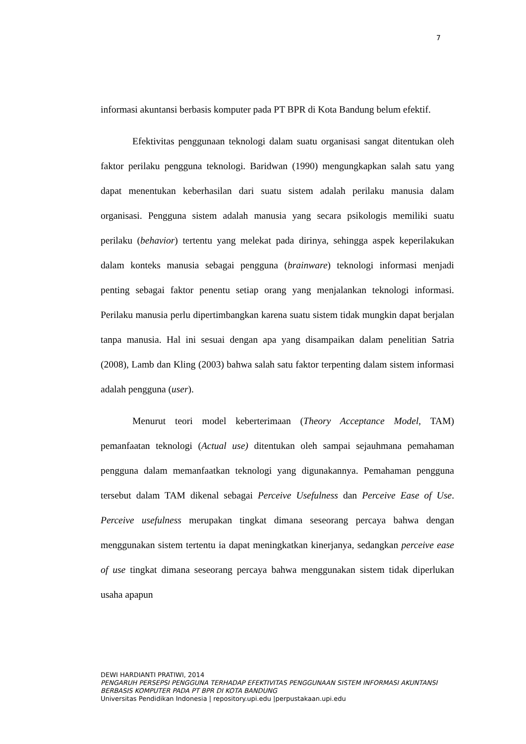7
informasi akuntansi berbasis komputer pada PT BPR di Kota Bandung belum efektif.
Efektivitas penggunaan teknologi dalam suatu organisasi sangat ditentukan oleh faktor perilaku pengguna teknologi. Baridwan (1990) mengungkapkan salah satu yang dapat menentukan keberhasilan dari suatu sistem adalah perilaku manusia dalam organisasi. Pengguna sistem adalah manusia yang secara psikologis memiliki suatu perilaku (behavior) tertentu yang melekat pada dirinya, sehingga aspek keperilakukan dalam konteks manusia sebagai pengguna (brainware) teknologi informasi menjadi penting sebagai faktor penentu setiap orang yang menjalankan teknologi informasi. Perilaku manusia perlu dipertimbangkan karena suatu sistem tidak mungkin dapat berjalan tanpa manusia. Hal ini sesuai dengan apa yang disampaikan dalam penelitian Satria (2008), Lamb dan Kling (2003) bahwa salah satu faktor terpenting dalam sistem informasi adalah pengguna (user).
Menurut teori model keberterimaan (Theory Acceptance Model, TAM) pemanfaatan teknologi (Actual use) ditentukan oleh sampai sejauhmana pemahaman pengguna dalam memanfaatkan teknologi yang digunakannya. Pemahaman pengguna tersebut dalam TAM dikenal sebagai Perceive Usefulness dan Perceive Ease of Use. Perceive usefulness merupakan tingkat dimana seseorang percaya bahwa dengan menggunakan sistem tertentu ia dapat meningkatkan kinerjanya, sedangkan perceive ease of use tingkat dimana seseorang percaya bahwa menggunakan sistem tidak diperlukan usaha apapun
DEWI HARDIANTI PRATIWI, 2014
PENGARUH PERSEPSI PENGGUNA TERHADAP EFEKTIVITAS PENGGUNAAN SISTEM INFORMASI AKUNTANSI BERBASIS KOMPUTER PADA PT BPR DI KOTA BANDUNG
Universitas Pendidikan Indonesia | repository.upi.edu |perpustakaan.upi.edu